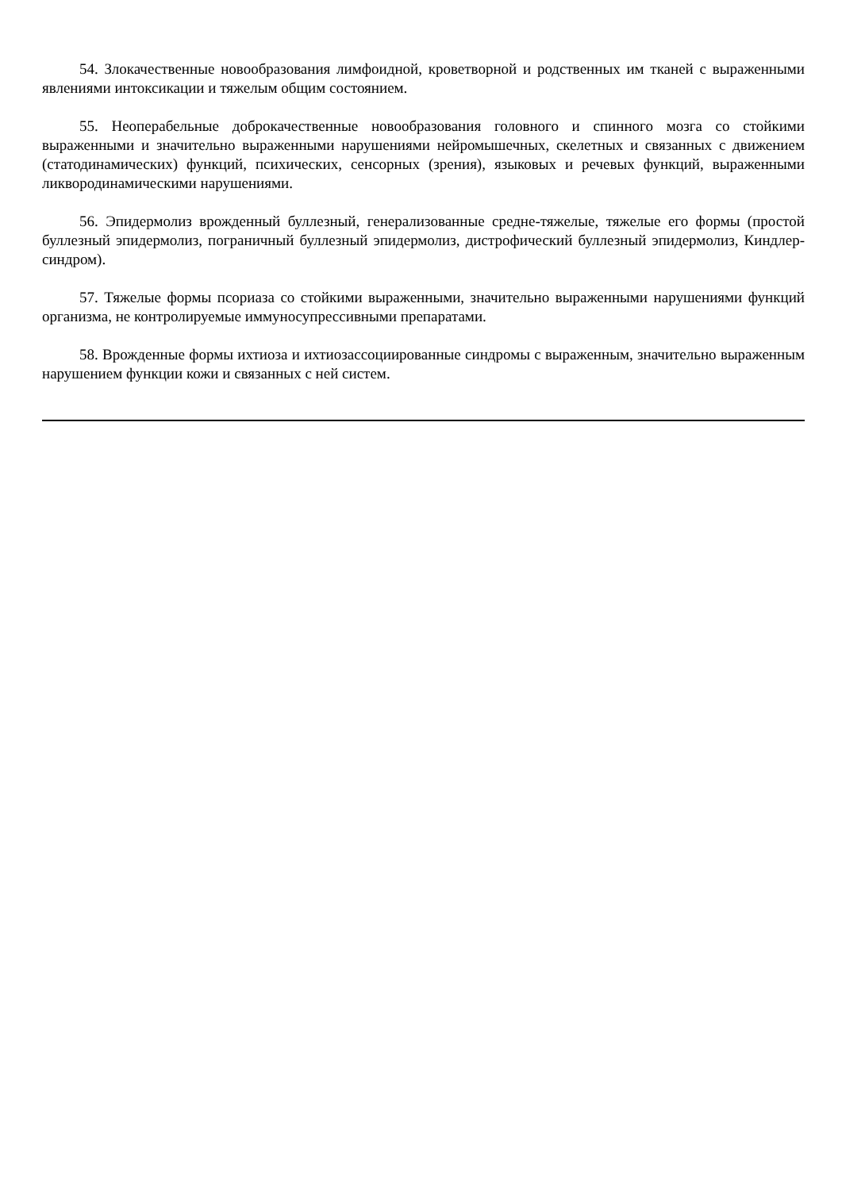54. Злокачественные новообразования лимфоидной, кроветворной и родственных им тканей с выраженными явлениями интоксикации и тяжелым общим состоянием.
55. Неоперабельные доброкачественные новообразования головного и спинного мозга со стойкими выраженными и значительно выраженными нарушениями нейромышечных, скелетных и связанных с движением (статодинамических) функций, психических, сенсорных (зрения), языковых и речевых функций, выраженными ликвородинамическими нарушениями.
56. Эпидермолиз врожденный буллезный, генерализованные средне-тяжелые, тяжелые его формы (простой буллезный эпидермолиз, пограничный буллезный эпидермолиз, дистрофический буллезный эпидермолиз, Киндлер-синдром).
57. Тяжелые формы псориаза со стойкими выраженными, значительно выраженными нарушениями функций организма, не контролируемые иммуносупрессивными препаратами.
58. Врожденные формы ихтиоза и ихтиозассоциированные синдромы с выраженным, значительно выраженным нарушением функции кожи и связанных с ней систем.